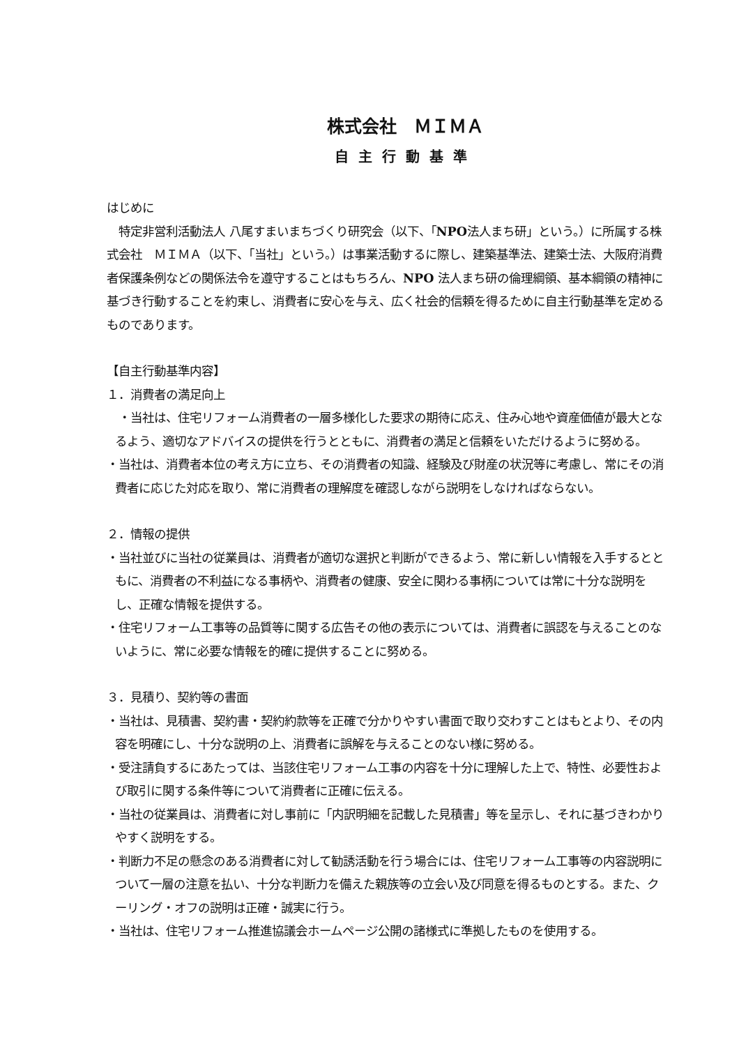株式会社　ＭＩＭＡ
自主行動基準
はじめに
　特定非営利活動法人 八尾すまいまちづくり研究会（以下、「NPO法人まち研」という。）に所属する株式会社　ＭＩＭＡ（以下、「当社」という。）は事業活動するに際し、建築基準法、建築士法、大阪府消費者保護条例などの関係法令を遵守することはもちろん、NPO 法人まち研の倫理綱領、基本綱領の精神に基づき行動することを約束し、消費者に安心を与え、広く社会的信頼を得るために自主行動基準を定めるものであります。
【自主行動基準内容】
１．消費者の満足向上
　・当社は、住宅リフォーム消費者の一層多様化した要求の期待に応え、住み心地や資産価値が最大となるよう、適切なアドバイスの提供を行うとともに、消費者の満足と信頼をいただけるように努める。
・当社は、消費者本位の考え方に立ち、その消費者の知識、経験及び財産の状況等に考慮し、常にその消費者に応じた対応を取り、常に消費者の理解度を確認しながら説明をしなければならない。
２．情報の提供
・当社並びに当社の従業員は、消費者が適切な選択と判断ができるよう、常に新しい情報を入手するとともに、消費者の不利益になる事柄や、消費者の健康、安全に関わる事柄については常に十分な説明をし、正確な情報を提供する。
・住宅リフォーム工事等の品質等に関する広告その他の表示については、消費者に誤認を与えることのないように、常に必要な情報を的確に提供することに努める。
３．見積り、契約等の書面
・当社は、見積書、契約書・契約約款等を正確で分かりやすい書面で取り交わすことはもとより、その内容を明確にし、十分な説明の上、消費者に誤解を与えることのない様に努める。
・受注請負するにあたっては、当該住宅リフォーム工事の内容を十分に理解した上で、特性、必要性および取引に関する条件等について消費者に正確に伝える。
・当社の従業員は、消費者に対し事前に「内訳明細を記載した見積書」等を呈示し、それに基づきわかりやすく説明をする。
・判断力不足の懸念のある消費者に対して勧誘活動を行う場合には、住宅リフォーム工事等の内容説明について一層の注意を払い、十分な判断力を備えた親族等の立会い及び同意を得るものとする。また、クーリング・オフの説明は正確・誠実に行う。
・当社は、住宅リフォーム推進協議会ホームページ公開の諸様式に準拠したものを使用する。